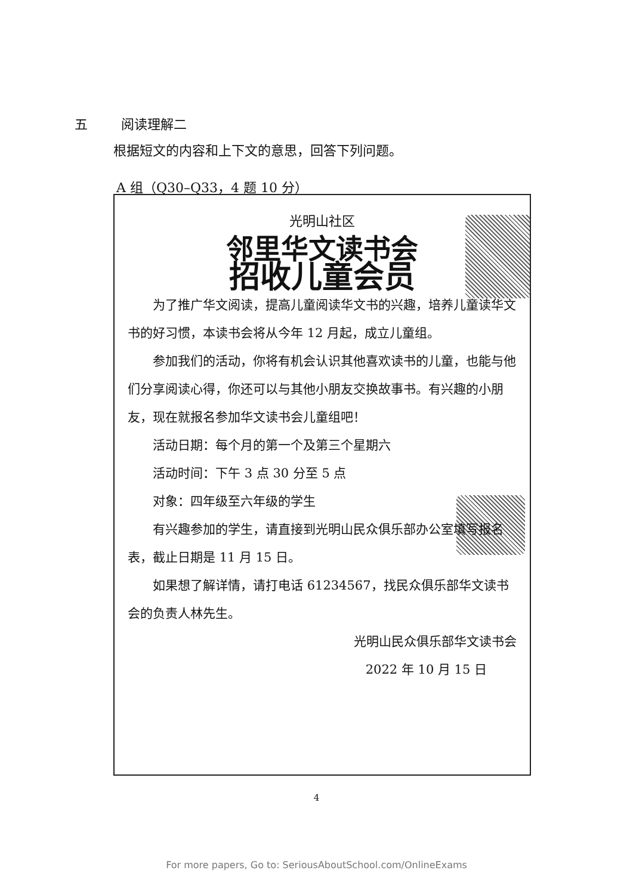五 阅读理解二
根据短文的内容和上下文的意思，回答下列问题。
A 组（Q30–Q33，4 题 10 分）
光明山社区
邻里华文读书会
招收儿童会员
为了推广华文阅读，提高儿童阅读华文书的兴趣，培养儿童读华文书的好习惯，本读书会将从今年 12 月起，成立儿童组。
参加我们的活动，你将有机会认识其他喜欢读书的儿童，也能与他们分享阅读心得，你还可以与其他小朋友交换故事书。有兴趣的小朋友，现在就报名参加华文读书会儿童组吧！
活动日期：每个月的第一个及第三个星期六
活动时间：下午 3 点 30 分至 5 点
对象：四年级至六年级的学生
有兴趣参加的学生，请直接到光明山民众俱乐部办公室填写报名表，截止日期是 11 月 15 日。
如果想了解详情，请打电话 61234567，找民众俱乐部华文读书会的负责人林先生。
光明山民众俱乐部华文读书会
2022 年 10 月 15 日
4
For more papers, Go to: SeriousAboutSchool.com/OnlineExams